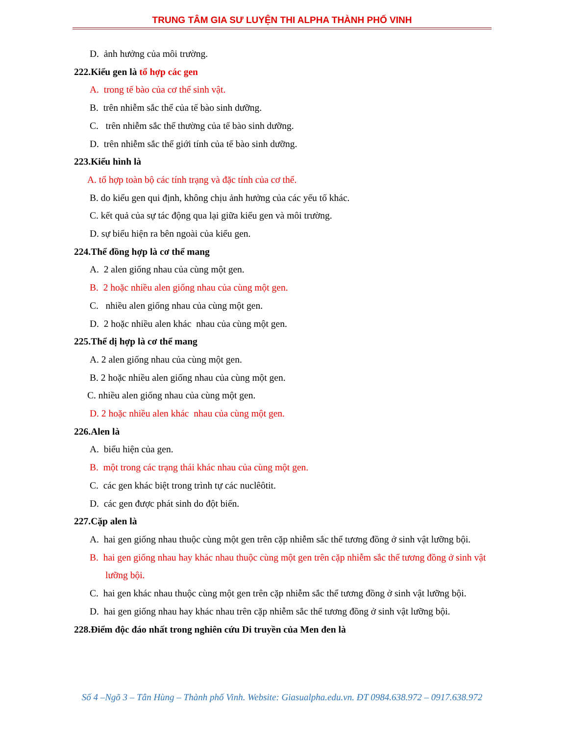TRUNG TÂM GIA SƯ LUYỆN THI ALPHA THÀNH PHỐ VINH
D. ảnh hưởng của môi trường.
222.Kiểu gen là tổ hợp các gen
A. trong tế bào của cơ thể sinh vật.
B. trên nhiễm sắc thể của tế bào sinh dưỡng.
C. trên nhiễm sắc thể thường của tế bào sinh dưỡng.
D. trên nhiễm sắc thể giới tính của tế bào sinh dưỡng.
223.Kiểu hình là
A. tổ hợp toàn bộ các tính trạng và đặc tính của cơ thể.
B. do kiểu gen qui định, không chịu ảnh hưởng của các yếu tố khác.
C. kết quả của sự tác động qua lại giữa kiểu gen và môi trường.
D. sự biểu hiện ra bên ngoài của kiểu gen.
224.Thể đồng hợp là cơ thể mang
A. 2 alen giống nhau của cùng một gen.
B. 2 hoặc nhiều alen giống nhau của cùng một gen.
C. nhiều alen giống nhau của cùng một gen.
D. 2 hoặc nhiều alen khác nhau của cùng một gen.
225.Thể dị hợp là cơ thể mang
A. 2 alen giống nhau của cùng một gen.
B. 2 hoặc nhiều alen giống nhau của cùng một gen.
C. nhiều alen giống nhau của cùng một gen.
D. 2 hoặc nhiều alen khác nhau của cùng một gen.
226.Alen là
A. biểu hiện của gen.
B. một trong các trạng thái khác nhau của cùng một gen.
C. các gen khác biệt trong trình tự các nuclêôtit.
D. các gen được phát sinh do đột biến.
227.Cặp alen là
A. hai gen giống nhau thuộc cùng một gen trên cặp nhiễm sắc thể tương đồng ở sinh vật lưỡng bội.
B. hai gen giống nhau hay khác nhau thuộc cùng một gen trên cặp nhiễm sắc thể tương đồng ở sinh vật lưỡng bội.
C. hai gen khác nhau thuộc cùng một gen trên cặp nhiễm sắc thể tương đồng ở sinh vật lưỡng bội.
D. hai gen giống nhau hay khác nhau trên cặp nhiễm sắc thể tương đồng ở sinh vật lưỡng bội.
228.Điểm độc đáo nhất trong nghiên cứu Di truyền của Men đen là
Số 4 –Ngõ 3 – Tân Hùng – Thành phố Vinh. Website: Giasualpha.edu.vn. ĐT 0984.638.972 – 0917.638.972